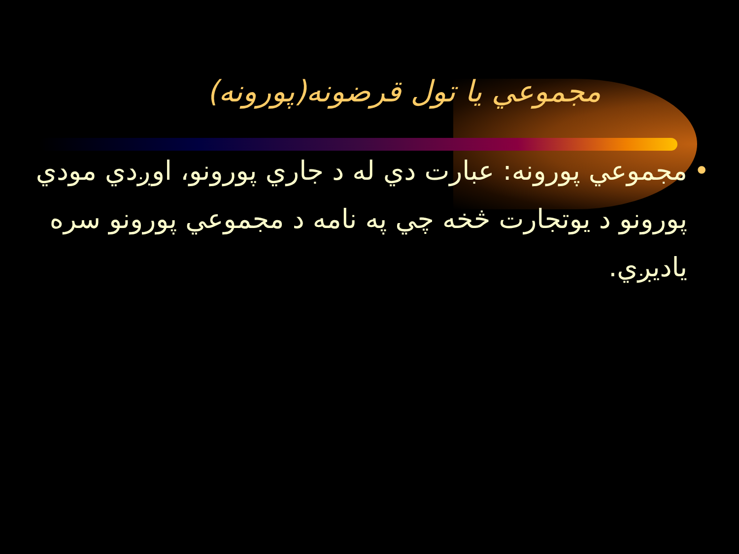مجموعي يا تول قرضونه(پورونه)
• مجموعي پورونه: عبارت دي له د جاري پورونو، اوږدي مودي پورونو د يوتجارت څخه چي په نامه د مجموعي پورونو سره ياديږي.